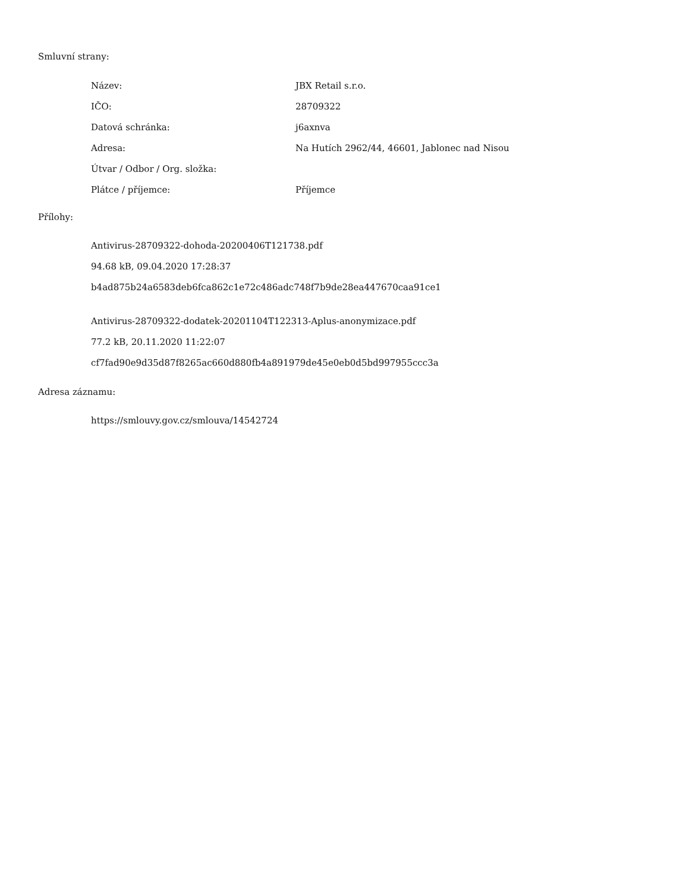Smluvní strany:
| Název: | JBX Retail s.r.o. |
| IČO: | 28709322 |
| Datová schránka: | j6axnva |
| Adresa: | Na Hutích 2962/44, 46601, Jablonec nad Nisou |
| Útvar / Odbor / Org. složka: | |
| Plátce / příjemce: | Příjemce |
Přílohy:
Antivirus-28709322-dohoda-20200406T121738.pdf
94.68 kB, 09.04.2020 17:28:37
b4ad875b24a6583deb6fca862c1e72c486adc748f7b9de28ea447670caa91ce1
Antivirus-28709322-dodatek-20201104T122313-Aplus-anonymizace.pdf
77.2 kB, 20.11.2020 11:22:07
cf7fad90e9d35d87f8265ac660d880fb4a891979de45e0eb0d5bd997955ccc3a
Adresa záznamu:
https://smlouvy.gov.cz/smlouva/14542724